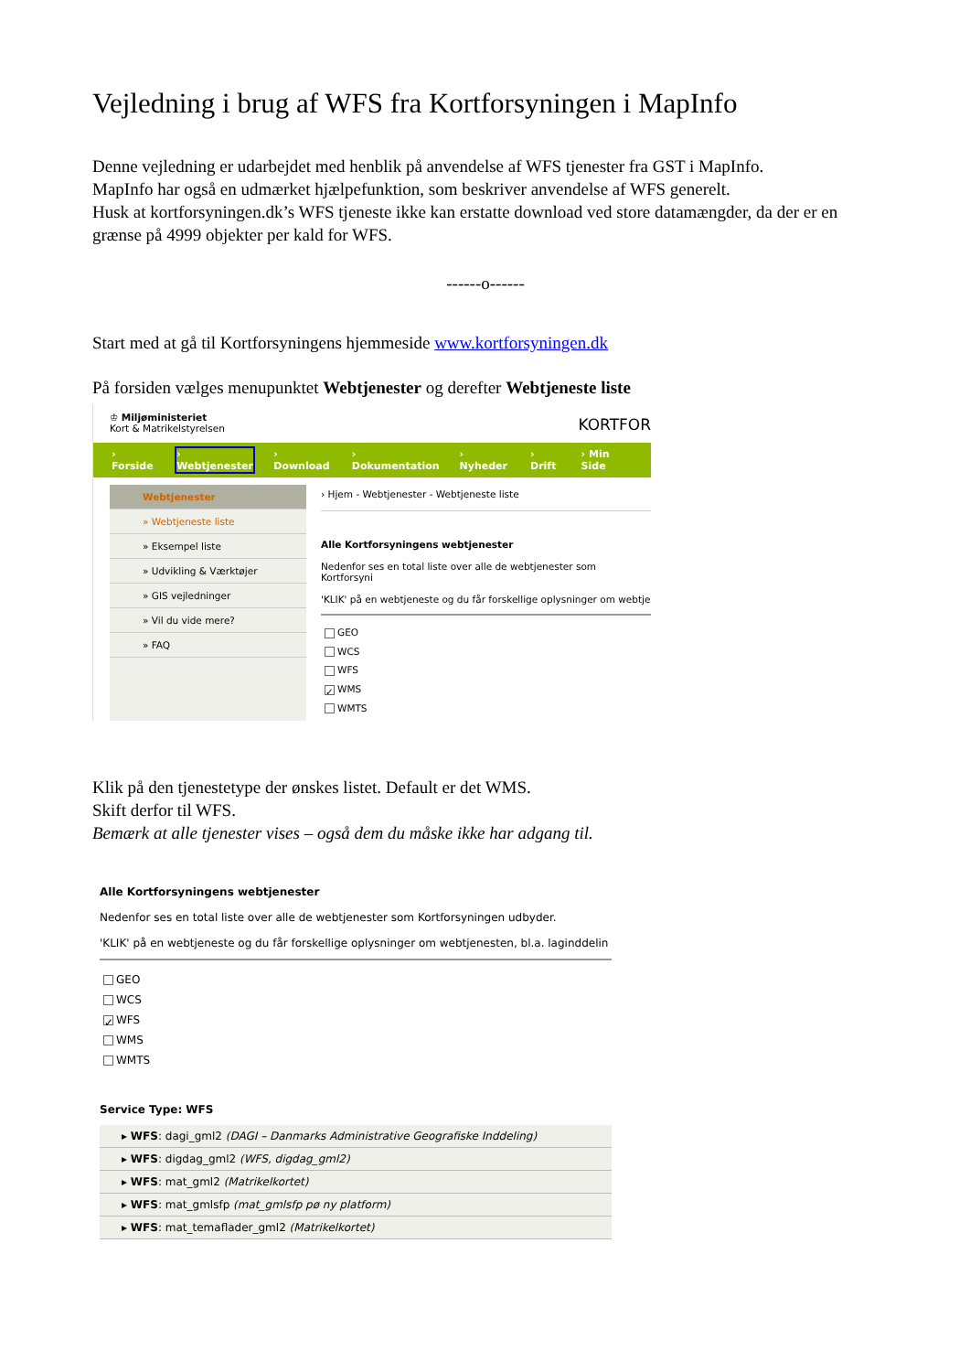Vejledning i brug af WFS fra Kortforsyningen i MapInfo
Denne vejledning er udarbejdet med henblik på anvendelse af WFS tjenester fra GST i MapInfo.
MapInfo har også en udmærket hjælpefunktion, som beskriver anvendelse af WFS generelt.
Husk at kortforsyningen.dk’s WFS tjeneste ikke kan erstatte download ved store datamængder, da der er en grænse på 4999 objekter per kald for WFS.
------o------
Start med at gå til Kortforsyningens hjemmeside www.kortforsyningen.dk
På forsiden vælges menupunktet Webtjenester og derefter Webtjeneste liste
♔ Miljøministeriet
Kort & Matrikelstyrelsen
KORTFOR
› Forside › Webtjenester › Download › Dokumentation › Nyheder › Drift › Min Side
Webtjenester
» Webtjeneste liste
» Eksempel liste
» Udvikling & Værktøjer
» GIS vejledninger
» Vil du vide mere?
» FAQ
› Hjem - Webtjenester - Webtjeneste liste
Alle Kortforsyningens webtjenester
Nedenfor ses en total liste over alle de webtjenester som Kortforsyni
'KLIK' på en webtjeneste og du får forskellige oplysninger om webtje
GEO
WCS
WFS
✓ WMS
WMTS
Klik på den tjenestetype der ønskes listet. Default er det WMS.
Skift derfor til WFS.
Bemærk at alle tjenester vises – også dem du måske ikke har adgang til.
Alle Kortforsyningens webtjenester
Nedenfor ses en total liste over alle de webtjenester som Kortforsyningen udbyder.
'KLIK' på en webtjeneste og du får forskellige oplysninger om webtjenesten, bl.a. laginddelin
GEO
WCS
✓ WFS
WMS
WMTS
Service Type: WFS
▸ WFS: dagi_gml2 (DAGI – Danmarks Administrative Geografiske Inddeling)
▸ WFS: digdag_gml2 (WFS, digdag_gml2)
▸ WFS: mat_gml2 (Matrikelkortet)
▸ WFS: mat_gmlsfp (mat_gmlsfp pø ny platform)
▸ WFS: mat_temaflader_gml2 (Matrikelkortet)